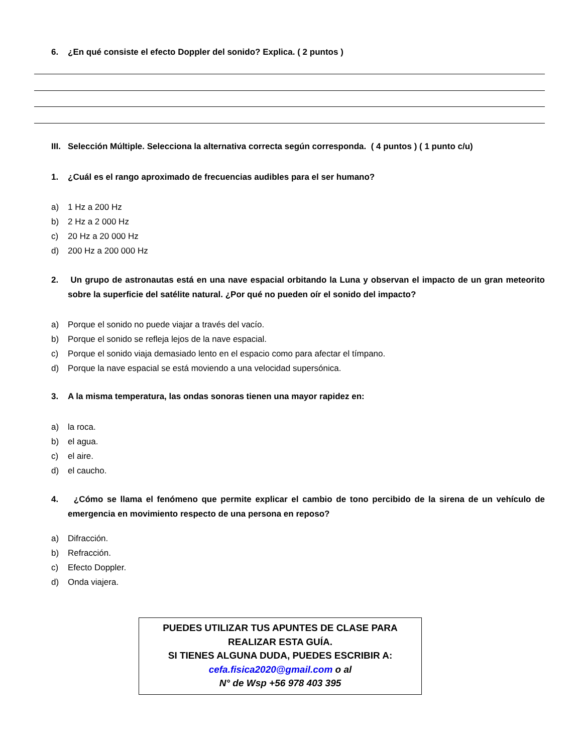6. ¿En qué consiste el efecto Doppler del sonido? Explica. ( 2 puntos )
III. Selección Múltiple. Selecciona la alternativa correcta según corresponda. ( 4 puntos ) ( 1 punto c/u)
1. ¿Cuál es el rango aproximado de frecuencias audibles para el ser humano?
a) 1 Hz a 200 Hz
b) 2 Hz a 2 000 Hz
c) 20 Hz a 20 000 Hz
d) 200 Hz a 200 000 Hz
2. Un grupo de astronautas está en una nave espacial orbitando la Luna y observan el impacto de un gran meteorito sobre la superficie del satélite natural. ¿Por qué no pueden oír el sonido del impacto?
a) Porque el sonido no puede viajar a través del vacío.
b) Porque el sonido se refleja lejos de la nave espacial.
c) Porque el sonido viaja demasiado lento en el espacio como para afectar el tímpano.
d) Porque la nave espacial se está moviendo a una velocidad supersónica.
3. A la misma temperatura, las ondas sonoras tienen una mayor rapidez en:
a) la roca.
b) el agua.
c) el aire.
d) el caucho.
4. ¿Cómo se llama el fenómeno que permite explicar el cambio de tono percibido de la sirena de un vehículo de emergencia en movimiento respecto de una persona en reposo?
a) Difracción.
b) Refracción.
c) Efecto Doppler.
d) Onda viajera.
PUEDES UTILIZAR TUS APUNTES DE CLASE PARA
REALIZAR ESTA GUÍA.
SI TIENES ALGUNA DUDA, PUEDES ESCRIBIR A:
cefa.fisica2020@gmail.com o al
N° de Wsp +56 978 403 395